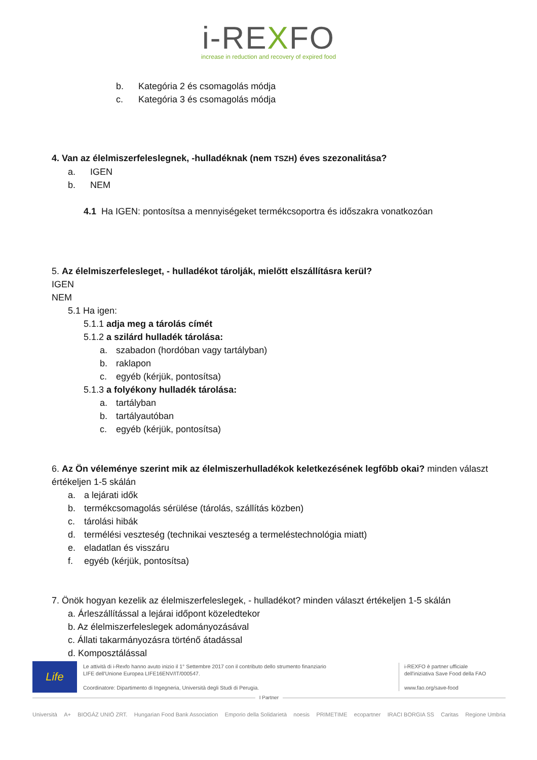i-REXFO
increase in reduction and recovery of expired food
b. Kategória 2 és csomagolás módja
c. Kategória 3 és csomagolás módja
4. Van az élelmiszerfeleslegnek, -hulladéknak (nem TSZH) éves szezonalitása?
a. IGEN
b. NEM
4.1 Ha IGEN: pontosítsa a mennyiségeket termékcsoportra és időszakra vonatkozóan
5. Az élelmiszerfelesleget, - hulladékot tárolják, mielőtt elszállításra kerül?
IGEN
NEM
5.1 Ha igen:
5.1.1 adja meg a tárolás címét
5.1.2 a szilárd hulladék tárolása:
a. szabadon (hordóban vagy tartályban)
b. raklapon
c. egyéb (kérjük, pontosítsa)
5.1.3 a folyékony hulladék tárolása:
a. tartályban
b. tartályautóban
c. egyéb (kérjük, pontosítsa)
6. Az Ön véleménye szerint mik az élelmiszerhulladékok keletkezésének legfőbb okai? minden választ értékeljen 1-5 skálán
a. a lejárati idők
b. termékcsomagolás sérülése (tárolás, szállítás közben)
c. tárolási hibák
d. termélési veszteség (technikai veszteség a termeléstechnológia miatt)
e. eladatlan és visszáru
f. egyéb (kérjük, pontosítsa)
7. Önök hogyan kezelik az élelmiszerfeleslegek, - hulladékot? minden választ értékeljen 1-5 skálán
a. Árleszállítással a lejárai időpont közeledtekor
b. Az élelmiszerfeleslegek adományozásával
c. Állati takarmányozásra történő átadással
d. Komposztálással
Life
Le attività di i-Rexfo hanno avuto inizio il 1° Settembre 2017 con il contributo dello strumento finanziario
LIFE dell'Unione Europea LIFE16ENV/IT/000547.
Coordinatore: Dipartimento di Ingegneria, Università degli Studi di Perugia.
i-REXFO è partner ufficiale
dell'iniziativa Save Food della FAO
www.fao.org/save-food
I Partner
Università A+ BIOGÁZ UNIÓ ZRT. Hungarian Food Bank Association Emporio della Solidarietà noesis PRIMETIME ecopartner IRACI BORGIA SS Caritas Regione Umbria